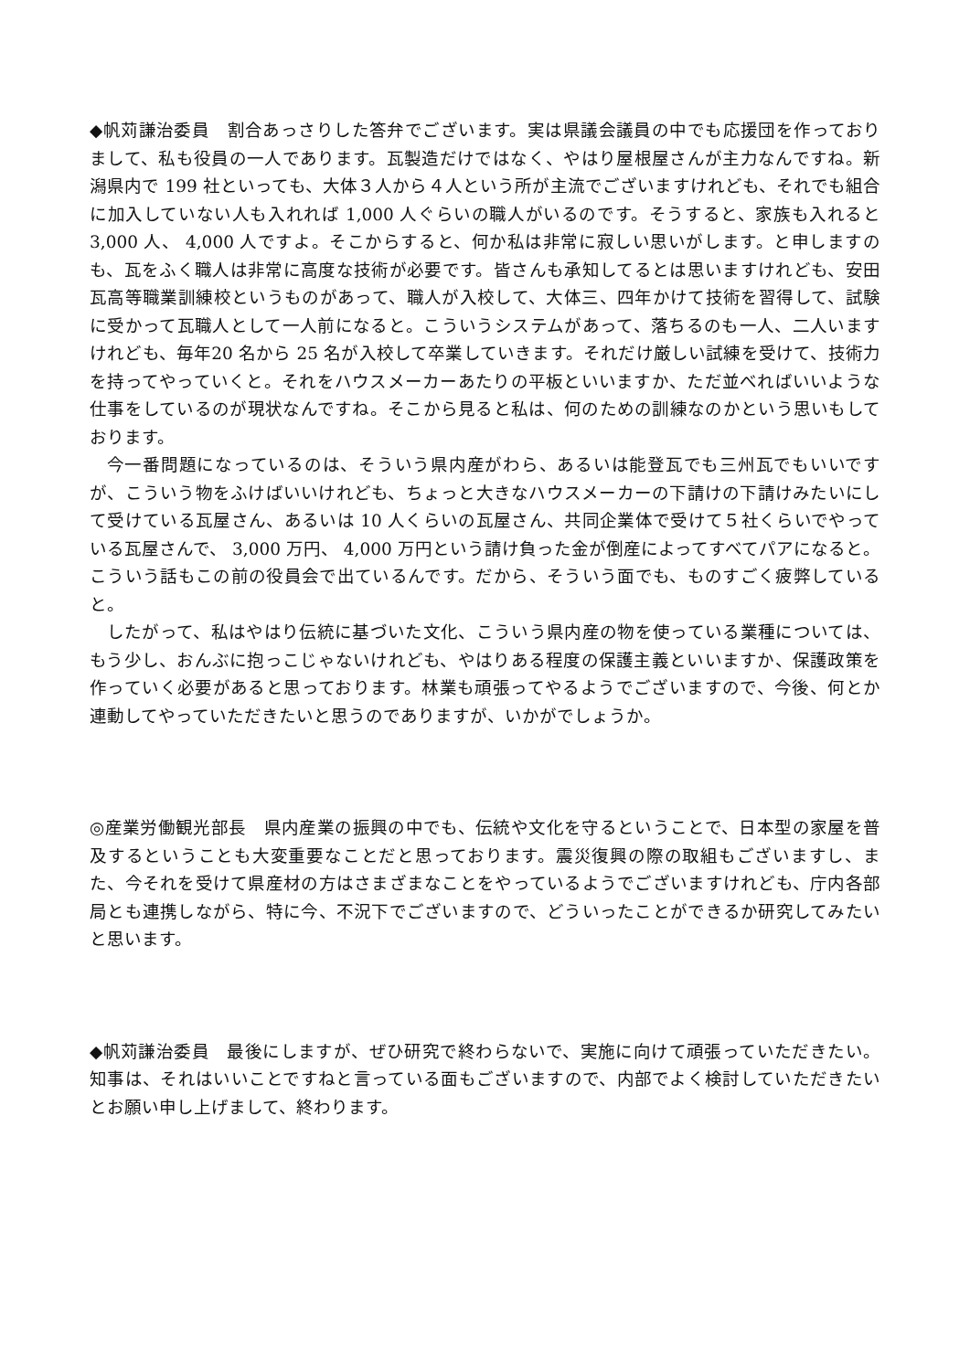◆帆苅謙治委員　割合あっさりした答弁でございます。実は県議会議員の中でも応援団を作っておりまして、私も役員の一人であります。瓦製造だけではなく、やはり屋根屋さんが主力なんですね。新潟県内で 199 社といっても、大体３人から４人という所が主流でございますけれども、それでも組合に加入していない人も入れれば 1,000 人ぐらいの職人がいるのです。そうすると、家族も入れると 3,000 人、 4,000 人ですよ。そこからすると、何か私は非常に寂しい思いがします。と申しますのも、瓦をふく職人は非常に高度な技術が必要です。皆さんも承知してるとは思いますけれども、安田瓦高等職業訓練校というものがあって、職人が入校して、大体三、四年かけて技術を習得して、試験に受かって瓦職人として一人前になると。こういうシステムがあって、落ちるのも一人、二人いますけれども、毎年20 名から 25 名が入校して卒業していきます。それだけ厳しい試練を受けて、技術力を持ってやっていくと。それをハウスメーカーあたりの平板といいますか、ただ並べればいいような仕事をしているのが現状なんですね。そこから見ると私は、何のための訓練なのかという思いもしております。
今一番問題になっているのは、そういう県内産がわら、あるいは能登瓦でも三州瓦でもいいですが、こういう物をふけばいいけれども、ちょっと大きなハウスメーカーの下請けの下請けみたいにして受けている瓦屋さん、あるいは 10 人くらいの瓦屋さん、共同企業体で受けて５社くらいでやっている瓦屋さんで、 3,000 万円、 4,000 万円という請け負った金が倒産によってすべてパアになると。こういう話もこの前の役員会で出ているんです。だから、そういう面でも、ものすごく疲弊していると。
したがって、私はやはり伝統に基づいた文化、こういう県内産の物を使っている業種については、もう少し、おんぶに抱っこじゃないけれども、やはりある程度の保護主義といいますか、保護政策を作っていく必要があると思っております。林業も頑張ってやるようでございますので、今後、何とか連動してやっていただきたいと思うのでありますが、いかがでしょうか。
◎産業労働観光部長　県内産業の振興の中でも、伝統や文化を守るということで、日本型の家屋を普及するということも大変重要なことだと思っております。震災復興の際の取組もございますし、また、今それを受けて県産材の方はさまざまなことをやっているようでございますけれども、庁内各部局とも連携しながら、特に今、不況下でございますので、どういったことができるか研究してみたいと思います。
◆帆苅謙治委員　最後にしますが、ぜひ研究で終わらないで、実施に向けて頑張っていただきたい。知事は、それはいいことですねと言っている面もございますので、内部でよく検討していただきたいとお願い申し上げまして、終わります。